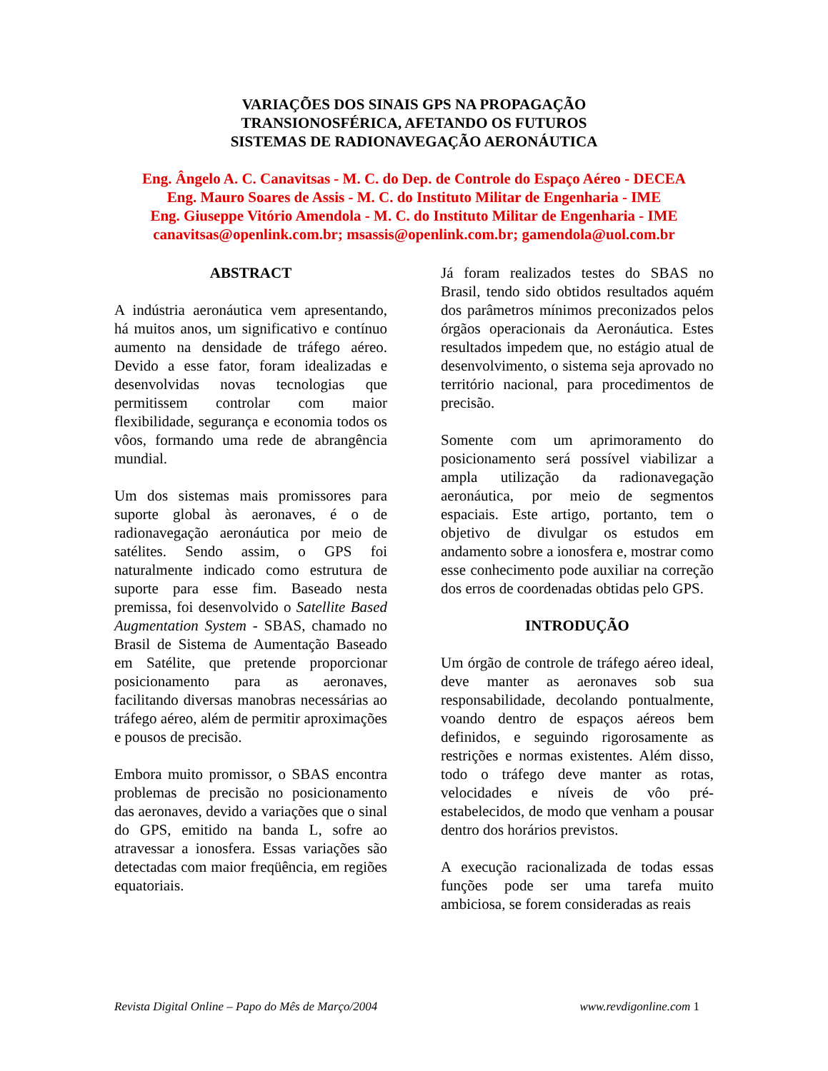VARIAÇÕES DOS SINAIS GPS NA PROPAGAÇÃO
TRANSIONOSFÉRICA, AFETANDO OS FUTUROS
SISTEMAS DE RADIONAVEGAÇÃO AERONÁUTICA
Eng. Ângelo A. C. Canavitsas - M. C. do Dep. de Controle do Espaço Aéreo - DECEA
Eng. Mauro Soares de Assis - M. C. do Instituto Militar de Engenharia - IME
Eng. Giuseppe Vitório Amendola - M. C. do Instituto Militar de Engenharia - IME
canavitsas@openlink.com.br; msassis@openlink.com.br; gamendola@uol.com.br
ABSTRACT
A indústria aeronáutica vem apresentando, há muitos anos, um significativo e contínuo aumento na densidade de tráfego aéreo. Devido a esse fator, foram idealizadas e desenvolvidas novas tecnologias que permitissem controlar com maior flexibilidade, segurança e economia todos os vôos, formando uma rede de abrangência mundial.
Um dos sistemas mais promissores para suporte global às aeronaves, é o de radionavegação aeronáutica por meio de satélites. Sendo assim, o GPS foi naturalmente indicado como estrutura de suporte para esse fim. Baseado nesta premissa, foi desenvolvido o Satellite Based Augmentation System - SBAS, chamado no Brasil de Sistema de Aumentação Baseado em Satélite, que pretende proporcionar posicionamento para as aeronaves, facilitando diversas manobras necessárias ao tráfego aéreo, além de permitir aproximações e pousos de precisão.
Embora muito promissor, o SBAS encontra problemas de precisão no posicionamento das aeronaves, devido a variações que o sinal do GPS, emitido na banda L, sofre ao atravessar a ionosfera. Essas variações são detectadas com maior freqüência, em regiões equatoriais.
Já foram realizados testes do SBAS no Brasil, tendo sido obtidos resultados aquém dos parâmetros mínimos preconizados pelos órgãos operacionais da Aeronáutica. Estes resultados impedem que, no estágio atual de desenvolvimento, o sistema seja aprovado no território nacional, para procedimentos de precisão.
Somente com um aprimoramento do posicionamento será possível viabilizar a ampla utilização da radionavegação aeronáutica, por meio de segmentos espaciais. Este artigo, portanto, tem o objetivo de divulgar os estudos em andamento sobre a ionosfera e, mostrar como esse conhecimento pode auxiliar na correção dos erros de coordenadas obtidas pelo GPS.
INTRODUÇÃO
Um órgão de controle de tráfego aéreo ideal, deve manter as aeronaves sob sua responsabilidade, decolando pontualmente, voando dentro de espaços aéreos bem definidos, e seguindo rigorosamente as restrições e normas existentes. Além disso, todo o tráfego deve manter as rotas, velocidades e níveis de vôo pré-estabelecidos, de modo que venham a pousar dentro dos horários previstos.
A execução racionalizada de todas essas funções pode ser uma tarefa muito ambiciosa, se forem consideradas as reais
Revista Digital Online – Papo do Mês de Março/2004 www.revdigonline.com 1